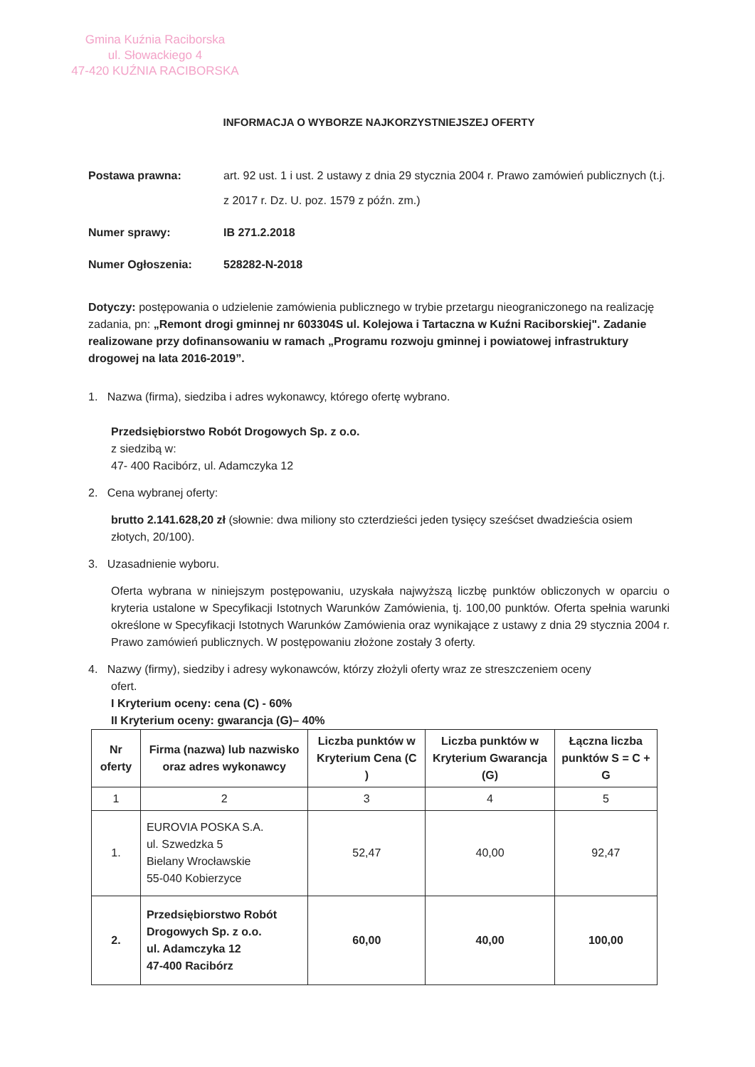Gmina Kuźnia Raciborska
ul. Słowackiego 4
47-420 KUŹNIA RACIBORSKA
INFORMACJA O WYBORZE NAJKORZYSTNIEJSZEJ OFERTY
Postawa prawna: art. 92 ust. 1 i ust. 2 ustawy z dnia 29 stycznia 2004 r. Prawo zamówień publicznych (t.j. z 2017 r. Dz. U. poz. 1579 z późn. zm.)
Numer sprawy: IB 271.2.2018
Numer Ogłoszenia: 528282-N-2018
Dotyczy: postępowania o udzielenie zamówienia publicznego w trybie przetargu nieograniczonego na realizację zadania, pn: „Remont drogi gminnej nr 603304S ul. Kolejowa i Tartaczna w Kuźni Raciborskiej". Zadanie realizowane przy dofinansowaniu w ramach „Programu rozwoju gminnej i powiatowej infrastruktury drogowej na lata 2016-2019”.
1. Nazwa (firma), siedziba i adres wykonawcy, którego ofertę wybrano.
Przedsiębiorstwo Robót Drogowych Sp. z o.o.
z siedzibą w:
47- 400 Racibórz, ul. Adamczyka 12
2. Cena wybranej oferty:
brutto 2.141.628,20 zł (słownie: dwa miliony sto czterdzieści jeden tysięcy sześćset dwadzieścia osiem złotych, 20/100).
3. Uzasadnienie wyboru.
Oferta wybrana w niniejszym postępowaniu, uzyskała najwyższą liczbę punktów obliczonych w oparciu o kryteria ustalone w Specyfikacji Istotnych Warunków Zamówienia, tj. 100,00 punktów. Oferta spełnia warunki określone w Specyfikacji Istotnych Warunków Zamówienia oraz wynikające z ustawy z dnia 29 stycznia 2004 r. Prawo zamówień publicznych. W postępowaniu złożone zostały 3 oferty.
4. Nazwy (firmy), siedziby i adresy wykonawców, którzy złożyli oferty wraz ze streszczeniem oceny
ofert.
I Kryterium oceny: cena (C) - 60%
II Kryterium oceny: gwarancja (G)– 40%
| Nr oferty | Firma (nazwa) lub nazwisko oraz adres wykonawcy | Liczba punktów w Kryterium Cena (C ) | Liczba punktów w Kryterium Gwarancja (G) | Łączna liczba punktów S = C + G |
| --- | --- | --- | --- | --- |
| 1 | 2 | 3 | 4 | 5 |
| 1. | EUROVIA POSKA S.A. ul. Szwedzka 5 Bielany Wrocławskie 55-040 Kobierzyce | 52,47 | 40,00 | 92,47 |
| 2. | Przedsiębiorstwo Robót Drogowych Sp. z o.o. ul. Adamczyka 12 47-400 Racibórz | 60,00 | 40,00 | 100,00 |